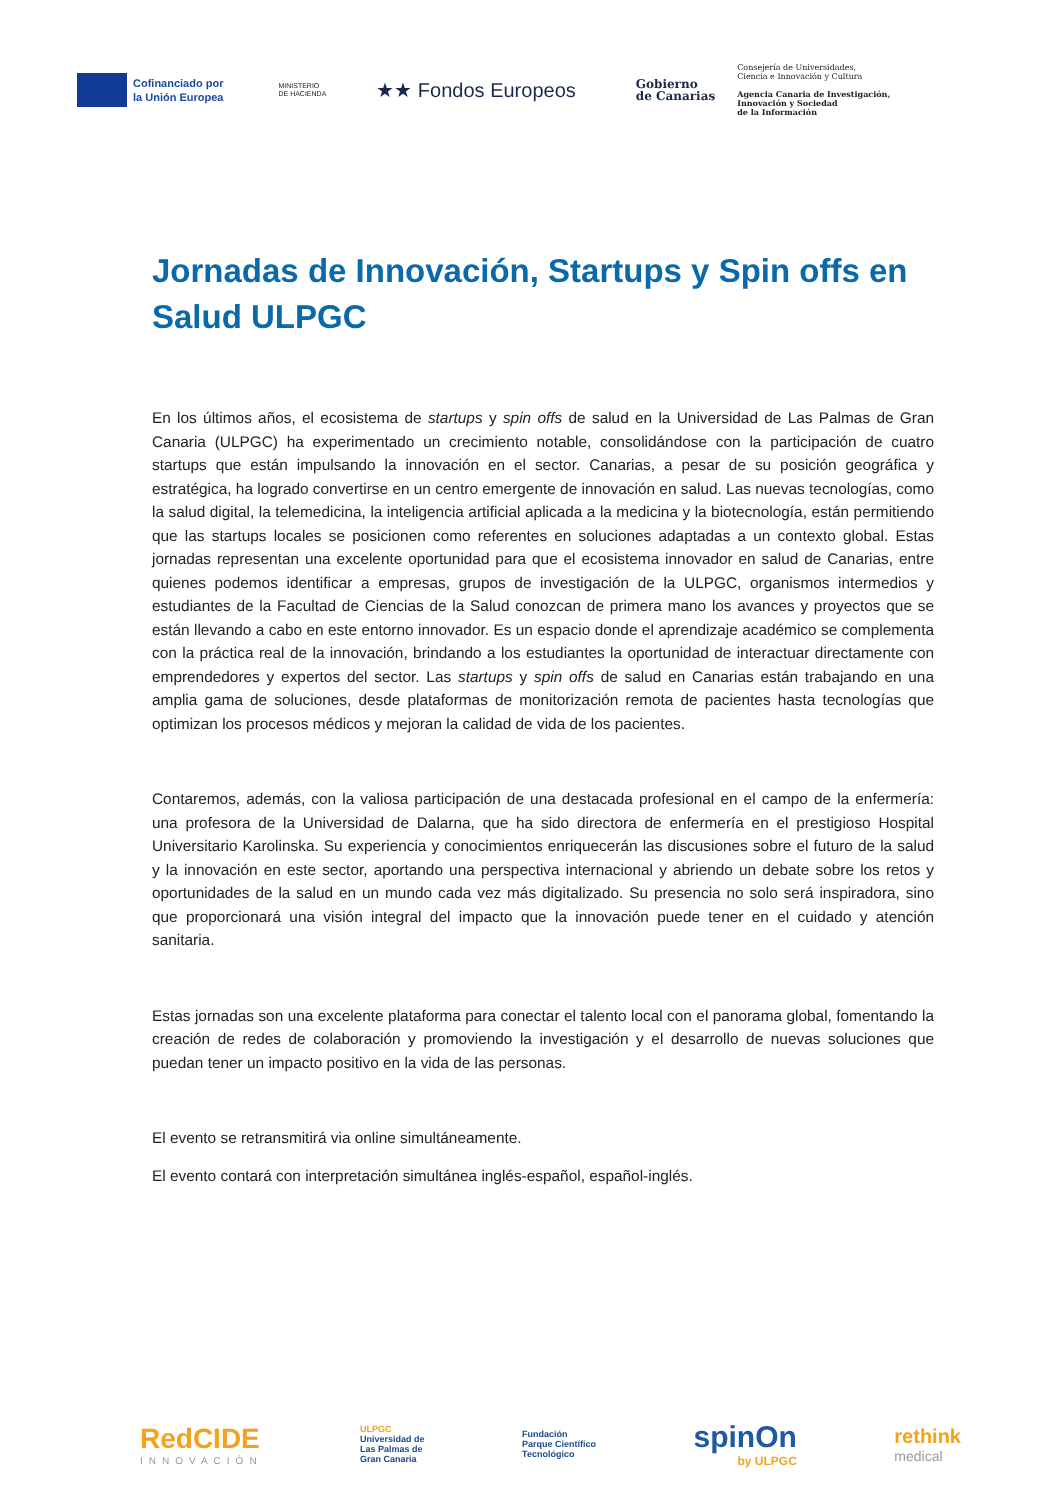Cofinanciado por
la Unión Europea
MINISTERIO
DE HACIENDA
★★ Fondos Europeos
Gobierno
de Canarias
Consejería de Universidades,
Ciencia e Innovación y Cultura
Agencia Canaria de Investigación,
Innovación y Sociedad
de la Información
Jornadas de Innovación, Startups y Spin offs en Salud ULPGC
En los últimos años, el ecosistema de startups y spin offs de salud en la Universidad de Las Palmas de Gran Canaria (ULPGC) ha experimentado un crecimiento notable, consolidándose con la participación de cuatro startups que están impulsando la innovación en el sector. Canarias, a pesar de su posición geográfica y estratégica, ha logrado convertirse en un centro emergente de innovación en salud. Las nuevas tecnologías, como la salud digital, la telemedicina, la inteligencia artificial aplicada a la medicina y la biotecnología, están permitiendo que las startups locales se posicionen como referentes en soluciones adaptadas a un contexto global. Estas jornadas representan una excelente oportunidad para que el ecosistema innovador en salud de Canarias, entre quienes podemos identificar a empresas, grupos de investigación de la ULPGC, organismos intermedios y estudiantes de la Facultad de Ciencias de la Salud conozcan de primera mano los avances y proyectos que se están llevando a cabo en este entorno innovador. Es un espacio donde el aprendizaje académico se complementa con la práctica real de la innovación, brindando a los estudiantes la oportunidad de interactuar directamente con emprendedores y expertos del sector. Las startups y spin offs de salud en Canarias están trabajando en una amplia gama de soluciones, desde plataformas de monitorización remota de pacientes hasta tecnologías que optimizan los procesos médicos y mejoran la calidad de vida de los pacientes.
Contaremos, además, con la valiosa participación de una destacada profesional en el campo de la enfermería: una profesora de la Universidad de Dalarna, que ha sido directora de enfermería en el prestigioso Hospital Universitario Karolinska. Su experiencia y conocimientos enriquecerán las discusiones sobre el futuro de la salud y la innovación en este sector, aportando una perspectiva internacional y abriendo un debate sobre los retos y oportunidades de la salud en un mundo cada vez más digitalizado. Su presencia no solo será inspiradora, sino que proporcionará una visión integral del impacto que la innovación puede tener en el cuidado y atención sanitaria.
Estas jornadas son una excelente plataforma para conectar el talento local con el panorama global, fomentando la creación de redes de colaboración y promoviendo la investigación y el desarrollo de nuevas soluciones que puedan tener un impacto positivo en la vida de las personas.
El evento se retransmitirá via online simultáneamente.
El evento contará con interpretación simultánea inglés-español, español-inglés.
RedCIDE
INNOVACIÓN
ULPGC
Universidad de
Las Palmas de
Gran Canaria
Fundación
Parque Científico
Tecnológico
spinOn
by ULPGC
rethink
medical